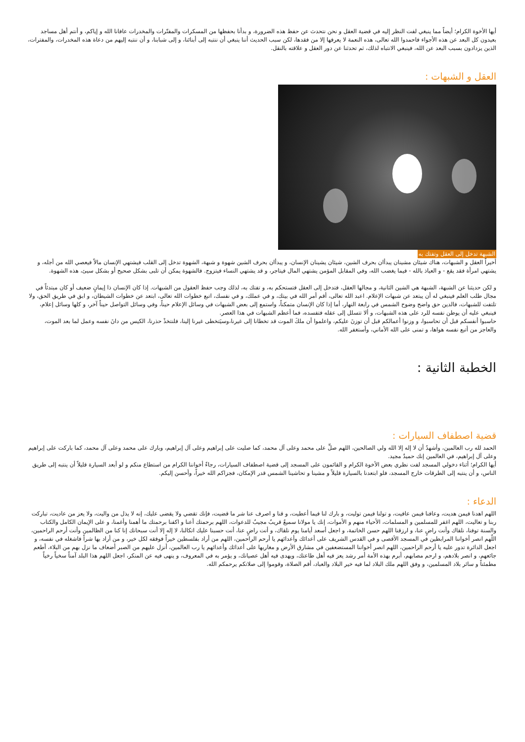أيها الأخوة الكرام؛ أيضاً مما ينبغي لفت النظر إليه في قضية العقل و نحن نتحدث عن حفظ هذه الضرورة، و بدأنا بحفظها من المسكرات والمفتّرات والمخدرات عافانا الله و إياكم، و أنتم أهل مساجد بعيدون كل البعد عن هذه الأجواء فاحمدوا الله تعالى، هذه النعمة لا يعرفها إلا من فقدها، لكن سبب الحديث أننا ينبغي أن ننتبه إلى أبنائنا، و إلى شبابنا، و أن ننتبه إليهم من دعاة هذه المخدرات، والمفترات، الذين يزدادون بسبب البعد عن الله، فينبغي الانتباه لذلك، ثم تحدثنا عن دور العقل و علاقته بالنقل.
العقل و الشبهات :
الشبهة تدخل إلى العقل وتفتك به
أخيراً العقل و الشبهات، هناك شيئان مشينان يبدأان بحرف الشين، شيئان يشينان الإنسان، و يبدأان بحرف الشين شهوة و شبهة، الشهوة تدخل إلى القلب فيشتهي الإنسان مالاً فيعصي الله من أجله، و يشتهي امرأة فقد يقع - و العياذ بالله - فيما يغضب الله، وفي المقابل المؤمن يشتهي المال فيتاجر، و قد يشتهي النساء فيتزوج. فالشهوة يمكن أن تلبى بشكل صحيح أو بشكل سيئ، هذه الشهوة.
و لكن حديثنا عن الشبهة، الشبهة هي الشين الثانية، و مجالها العقل، فتدخل إلى العقل فتستحكم به، و تفتك به، لذلك وجب حفظ العقول من الشبهات. إذا كان الإنسان ذا إيمانٍ ضعيف أو كان مبتدئاً في مجال طلب العلم فينبغي له أن يبتعد عن شبهات الإعلام. اعبد الله تعالى، أقم أمر الله في بيتك، و في عملك، و في نفسك، اتبع خطوات الله تعالى، ابتعد عن خطوات الشيطان، و ابق في طريق الحق، ولا تلتفت للشبهات، فالدين حق واضح وضوح الشمس في رابعة النهار، أما إذا كان الإنسان متمكناً، واستمع إلى بعض الشبهات في وسائل الإعلام حيناً، وفي وسائل التواصل حيناً آخر، و كلها وسائل إعلام، فينبغي عليه أن يوطن نفسه للرد على هذه الشبهات، و ألا تتسلل إلى عقله فتفسده، فما أعظم الشبهات في هذا العصر.
حاسبوا أنفسكم قبل أن تحاسبوا، و وزنوا أعمالكم قبل أن توزنَ عليكم، واعلموا أن ملكَ الموت قد تخطانا إلى غيرنا،وسيَتخطى غيرنا إلينا، فلنتخذْ حذرنا، الكيس من دانَ نفسه وعمل لما بعد الموت، والعاجز من أتبع نفسه هواها، و تمنى على الله الأماني، وأستغفر الله.
الخطبة الثانية :
قضية اصطفاف السيارات :
الحمد لله رب العالمين، وأشهدُ أن لا إله إلا الله ولي الصالحين، اللهم صلِّ على محمد وعلى آل محمد، كما صليت على إبراهيم وعلى آل إبراهيم، وبارك على محمد وعلى آل محمد، كما باركت على إبراهيم وعلى آل إبراهيم، في العالمين إنك حميدٌ مجيد.
أيها الكرام؛ أثناء دخولي المسجد لفت نظري بعض الأخوة الكرام و القائمون على المسجد إلى قضية اصطفاف السيارات، رجاءً أخواننا الكرام من استطاع منكم و لو أبعد السيارة قليلاً أن ينتبه إلى طريق الناس، و أن ينتبه إلى الطرقات خارج المسجد، فلو ابتعدنا بالسيارة قليلاً و مشينا و تحاشينا الشمس قدر الإمكان، فجزاكم الله خيراً، وأحسن إليكم.
الدعاء :
اللهم اهدنا فيمن هديت، وعافنا فيمن عافيت، و تولنا فيمن توليت، و بارك لنا فيما أعطيت، و قنا و اصرف عنا شر ما قضيت، فإنك تقضي ولا يقضى عليك، إنه لا يذل من واليت، ولا يعز من عاديت، تباركت ربنا و تعاليت، اللهم اغفر للمسلمين و المسلمات، الأحياء منهم و الأموات، إنك يا مولانا سميعٌ قريبٌ مجيبٌ للدعوات، اللهم برحمتك أعنا و اكفنا برحمتك ما أهمنا وأغمنا، و على الإيمان الكامل والكتاب والسنة توفنا، نلقاك وأنت راضٍ عنا، و ارزقنا اللهم حسن الخاتمة، و اجعل أسعد أيامنا يوم نلقاك، و أنت راضٍ عنا، أنت حسبنا عليك اتكالنا، لا إله إلا أنت سبحانك إنا كنا من الظالمين وأنت أرحم الراحمين، اللّهم انصر أخواننا المرابطين في المسجد الأقصى و في القدس الشريف على أعدائك وأعدائهم يا أرحم الراحمين، اللهم من أراد بفلسطين خيراً فوفقه لكل خير، و من أراد بها شراً فاشغله في نفسه، و اجعل الدائرة تدور عليه يا أرحم الراحمين، اللهم انصر أخواننا المستضعفين في مشارق الأرض و مغاربها على أعدائك وأعدائهم يا رب العالمين، أنزل عليهم من الصبر أضعاف ما نزل بهم من البلاء، أطعم جائعهم، و انصر بلادهم، و ارحم مصابهم، أبرم بهذه الأمة أمر رشد يعز فيه أهل طاعتك، ويهدى فيه أهل عصيانك، و يؤمر به في المعروف، و ينهى فيه عن المنكر، اجعل اللهم هذا البلد آمناً سخياً رخياً مطمئناً و سائر بلاد المسلمين، و وفق اللهم ملك البلاد لما فيه خير البلاد والعباد، أقم الصلاة، وقوموا إلى صلاتكم يرحمكم الله.